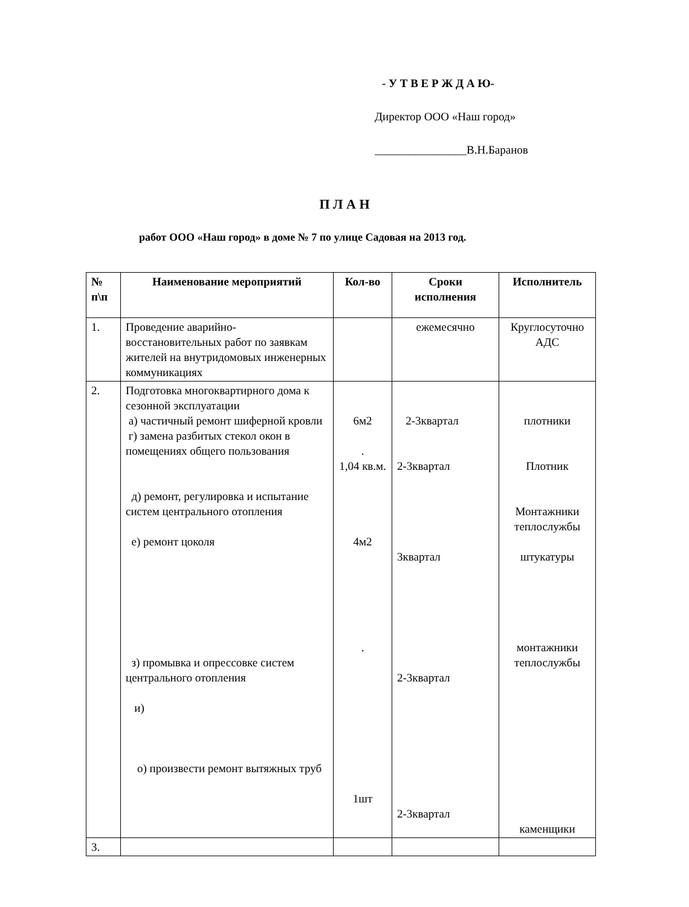- У Т В Е Р Ж Д А Ю-
Директор ООО «Наш город»
________________В.Н.Баранов
П Л А Н
работ ООО «Наш город» в доме № 7 по улице Садовая на 2013 год.
| № п\п | Наименование мероприятий | Кол-во | Сроки исполнения | Исполнитель |
| --- | --- | --- | --- | --- |
| 1. | Проведение аварийно-восстановительных работ по заявкам жителей на внутридомовых инженерных коммуникациях | | ежемесячно | Круглосуточно АДС |
| 2. | Подготовка многоквартирного дома к сезонной эксплуатации а) частичный ремонт шиферной кровли г) замена разбитых стекол окон в помещениях общего пользования д) ремонт, регулировка и испытание систем центрального отопления е) ремонт цоколя з) промывка и опрессовке систем центрального отопления и) о) произвести ремонт вытяжных труб | 6м2 . 1,04 кв.м. 4м2 . 1шт | 2-3квартал 2-3квартал 3квартал 2-3квартал 2-3квартал | плотники Плотник Монтажники теплослужбы штукатуры монтажники теплослужбы каменщики |
| 3. | | | | |